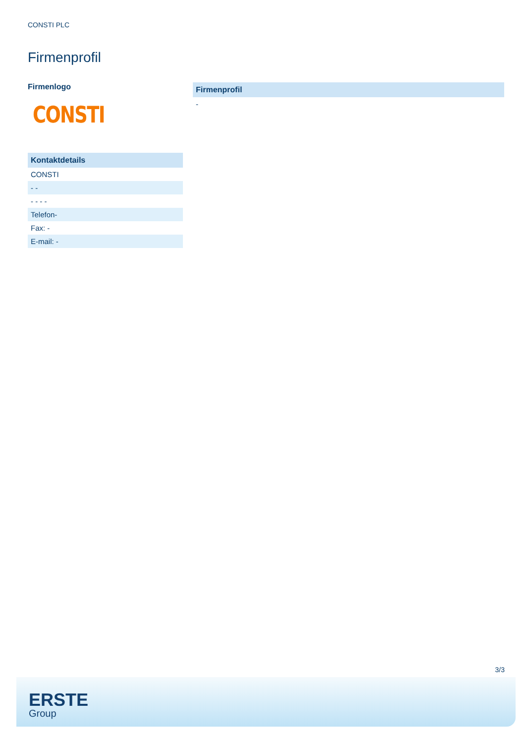CONSTI PLC
Firmenprofil
Firmenlogo
CONSTI
| Kontaktdetails |
| --- |
| CONSTI |
| - - |
| - - - - |
| Telefon- |
| Fax: - |
| E-mail: - |
| Firmenprofil |
| --- |
| - |
3/3
ERSTE
Group